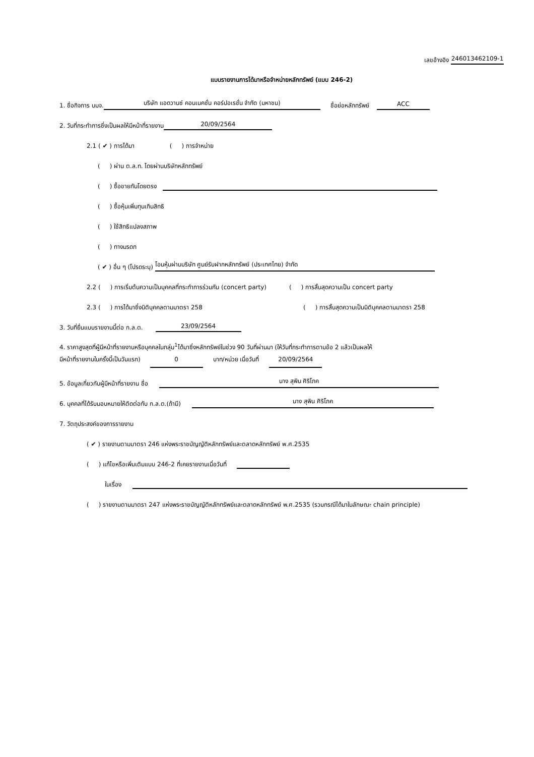เลขอ้างอิง 246013462109-1
แบบรายงานการได้มาหรือจำหน่ายหลักทรัพย์ (แบบ 246-2)
1. ชื่อกิจการ บมจ. บริษัท แอดวานซ์ คอนเนคชั่น คอร์ปอเรชั่น จำกัด (มหาชน) ชื่อย่อหลักทรัพย์ ACC
2. วันที่กระทำการซึ่งเป็นผลให้มีหน้าที่รายงาน 20/09/2564
2.1 ( ✔ ) การได้มา ( ) การจำหน่าย
( ) ผ่าน ต.ล.ท. โดยผ่านบริษัทหลักทรัพย์
( ) ซื้อขายกันโดยตรง
( ) ซื้อหุ้นเพิ่มทุนเกินสิทธิ
( ) ใช้สิทธิแปลงสภาพ
( ) ทางมรดก
( ✔ ) อื่น ๆ (โปรดระบุ) โอนหุ้นผ่านบริษัท ศูนย์รับฝากหลักทรัพย์ (ประเทศไทย) จำกัด
2.2 ( ) การเริ่มต้นความเป็นบุคคลที่กระทำการร่วมกัน (concert party) ( ) การสิ้นสุดความเป็น concert party
2.3 ( ) การได้มาซึ่งนิติบุคคลตามมาตรา 258 ( ) การสิ้นสุดความเป็นนิติบุคคลตามมาตรา 258
3. วันที่ยื่นแบบรายงานนี้ต่อ ก.ล.ต. 23/09/2564
4. ราคาสูงสุดที่ผู้มีหน้าที่รายงานหรือบุคคลในกลุ่ม<sup>1</sup>ได้มาซึ่งหลักทรัพย์ในช่วง 90 วันที่ผ่านมา (ให้วันที่กระทำการตามข้อ 2 แล้วเป็นผลให้
มีหน้าที่รายงานในครั้งนี้เป็นวันแรก) 0 บาท/หน่วย เมื่อวันที่ 20/09/2564
5. ข้อมูลเกี่ยวกับผู้มีหน้าที่รายงาน ชื่อ นาง สุพิน ศิริโภค
6. บุคคลที่ได้รับมอบหมายให้ติดต่อกับ ก.ล.ต.(ถ้ามี) นาง สุพิน ศิริโภค
7. วัตถุประสงค์ของการรายงาน
( ✔ ) รายงานตามมาตรา 246 แห่งพระราชบัญญัติหลักทรัพย์และตลาดหลักทรัพย์ พ.ศ.2535
( ) แก้ไขหรือเพิ่มเติมแบบ 246-2 ที่เคยรายงานเมื่อวันที่
ในเรื่อง
( ) รายงานตามมาตรา 247 แห่งพระราชบัญญัติหลักทรัพย์และตลาดหลักทรัพย์ พ.ศ.2535 (รวมกรณีได้มาในลักษณะ chain principle)